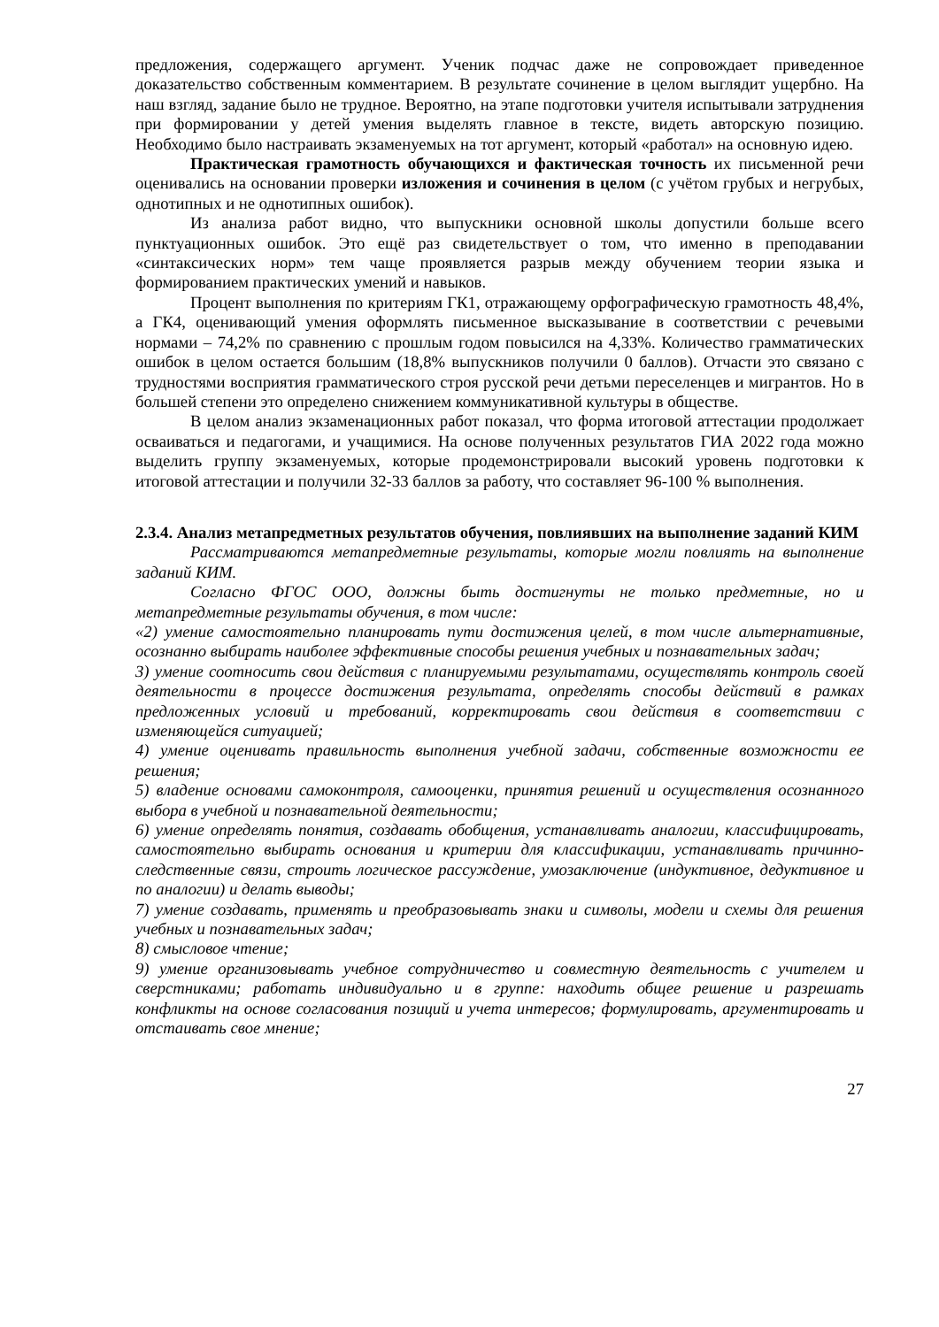предложения, содержащего аргумент. Ученик подчас даже не сопровождает приведенное доказательство собственным комментарием. В результате сочинение в целом выглядит ущербно. На наш взгляд, задание было не трудное. Вероятно, на этапе подготовки учителя испытывали затруднения при формировании у детей умения выделять главное в тексте, видеть авторскую позицию. Необходимо было настраивать экзаменуемых на тот аргумент, который «работал» на основную идею.
Практическая грамотность обучающихся и фактическая точность их письменной речи оценивались на основании проверки изложения и сочинения в целом (с учётом грубых и негрубых, однотипных и не однотипных ошибок).
Из анализа работ видно, что выпускники основной школы допустили больше всего пунктуационных ошибок. Это ещё раз свидетельствует о том, что именно в преподавании «синтаксических норм» тем чаще проявляется разрыв между обучением теории языка и формированием практических умений и навыков.
Процент выполнения по критериям ГК1, отражающему орфографическую грамотность 48,4%, а ГК4, оценивающий умения оформлять письменное высказывание в соответствии с речевыми нормами – 74,2% по сравнению с прошлым годом повысился на 4,33%. Количество грамматических ошибок в целом остается большим (18,8% выпускников получили 0 баллов). Отчасти это связано с трудностями восприятия грамматического строя русской речи детьми переселенцев и мигрантов. Но в большей степени это определено снижением коммуникативной культуры в обществе.
В целом анализ экзаменационных работ показал, что форма итоговой аттестации продолжает осваиваться и педагогами, и учащимися. На основе полученных результатов ГИА 2022 года можно выделить группу экзаменуемых, которые продемонстрировали высокий уровень подготовки к итоговой аттестации и получили 32-33 баллов за работу, что составляет 96-100 % выполнения.
2.3.4. Анализ метапредметных результатов обучения, повлиявших на выполнение заданий КИМ
Рассматриваются метапредметные результаты, которые могли повлиять на выполнение заданий КИМ.
Согласно ФГОС ООО, должны быть достигнуты не только предметные, но и метапредметные результаты обучения, в том числе:
«2) умение самостоятельно планировать пути достижения целей, в том числе альтернативные, осознанно выбирать наиболее эффективные способы решения учебных и познавательных задач;
3) умение соотносить свои действия с планируемыми результатами, осуществлять контроль своей деятельности в процессе достижения результата, определять способы действий в рамках предложенных условий и требований, корректировать свои действия в соответствии с изменяющейся ситуацией;
4) умение оценивать правильность выполнения учебной задачи, собственные возможности ее решения;
5) владение основами самоконтроля, самооценки, принятия решений и осуществления осознанного выбора в учебной и познавательной деятельности;
6) умение определять понятия, создавать обобщения, устанавливать аналогии, классифицировать, самостоятельно выбирать основания и критерии для классификации, устанавливать причинно-следственные связи, строить логическое рассуждение, умозаключение (индуктивное, дедуктивное и по аналогии) и делать выводы;
7) умение создавать, применять и преобразовывать знаки и символы, модели и схемы для решения учебных и познавательных задач;
8) смысловое чтение;
9) умение организовывать учебное сотрудничество и совместную деятельность с учителем и сверстниками; работать индивидуально и в группе: находить общее решение и разрешать конфликты на основе согласования позиций и учета интересов; формулировать, аргументировать и отстаивать свое мнение;
27